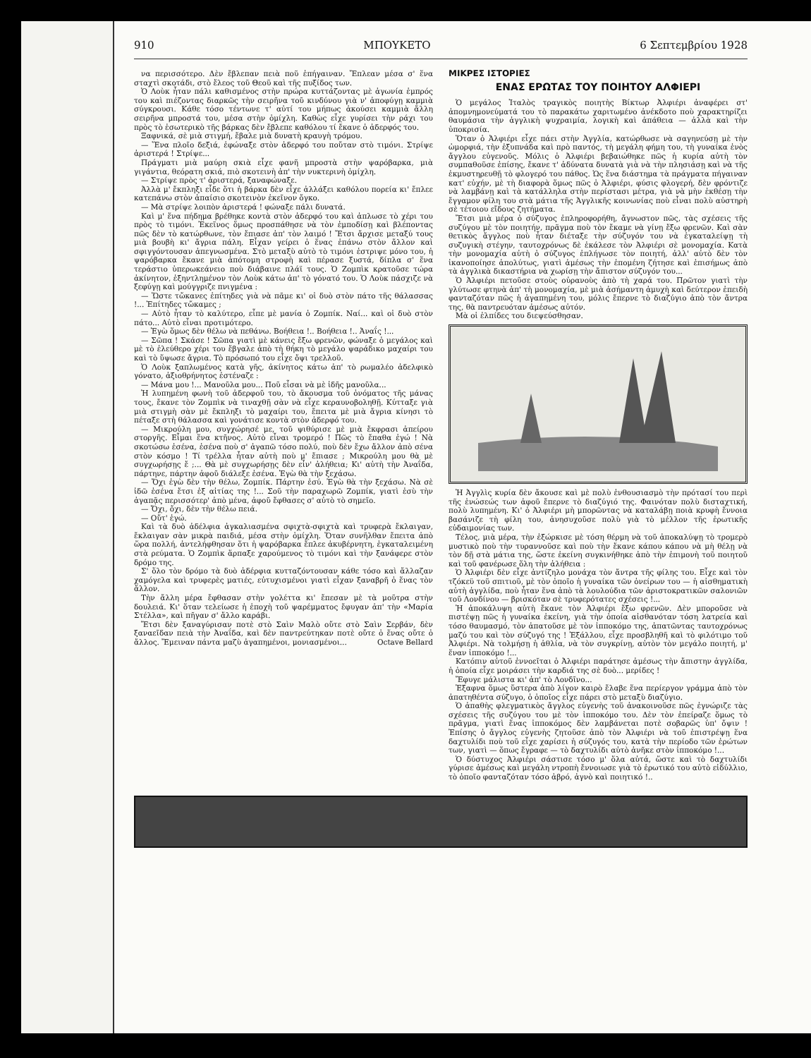910 ΜΠΟΥΚΕΤΟ 6 Σεπτεμβρίου 1928
να περισσότερο. Δὲν ἔβλεπαν πειὰ ποῦ ἐπήγαιναν. Ἔπλεαν μέσα σ' ἕνα σταχτὶ σκοτάδι, στὸ ἔλεος τοῦ Θεοῦ καὶ τῆς πυξίδος των.
Ὁ Λοὺκ ἦταν πάλι καθισμένος στὴν πρώρα κυττάζοντας μὲ ἀγωνία ἐμπρός του καὶ πιέζοντας διαρκῶς τὴν σειρῆνα τοῦ κινδύνου γιὰ ν' ἀποφύγῃ καμμιὰ σύγκρουσι. Κάθε τόσο τέντωνε τ' αὐτί του μήπως ἀκούσει καμμιὰ ἄλλη σειρῆνα μπροστά του, μέσα στὴν ὁμίχλη. Καθὼς εἶχε γυρίσει τὴν ράχι του πρὸς τὸ ἐσωτερικὸ τῆς βάρκας δὲν ἔβλεπε καθόλου τί ἔκανε ὁ ἀδερφός του.
Ξαφνικά, σὲ μιὰ στιγμή, ἔβαλε μιὰ δυνατὴ κραυγὴ τρόμου.
— Ἕνα πλοῖο δεξιά, ἐφώναξε στὸν ἀδερφό του ποὔταν στὸ τιμόνι. Στρίψε ἀριστερά ! Στρίψε...
Πράγματι μιὰ μαύρη σκιὰ εἶχε φανῆ μπροστὰ στὴν ψαρόβαρκα, μιὰ γιγάντια, θεόρατη σκιά, πιὸ σκοτεινὴ ἀπ' τὴν νυκτερινὴ ὁμίχλη.
— Στρίψε πρὸς τ' ἀριστερά, ξαναφώναξε.
Ἀλλὰ μ' ἔκπληξι εἶδε ὅτι ἡ βάρκα δὲν εἶχε ἀλλάξει καθόλου πορεία κι' ἔπλεε κατεπάνω στὸν ἀπαίσιο σκοτεινὸν ἐκεῖνον ὄγκο.
— Μὰ στρίψε λοιπὸν ἀριστερά ! φώναξε πάλι δυνατά.
Καὶ μ' ἕνα πήδημα βρέθηκε κοντὰ στὸν ἀδερφό του καὶ ἁπλωσε τὸ χέρι του πρὸς τὸ τιμόνι. Ἐκεῖνος ὅμως προσπάθησε νὰ τὸν ἐμποδίσῃ καὶ βλέποντας πῶς δὲν τὸ κατώρθωνε, τὸν ἔπιασε ἀπ' τὸν λαιμό ! Ἔτσι ἄρχισε μεταξύ τους μιὰ βουβὴ κι' ἄγρια πάλη. Εἶχαν γείρει ὁ ἕνας ἐπάνω στὸν ἄλλον καὶ σφιγγόντουσαν ἀπεγνωσμένα. Στὸ μεταξὺ αὐτὸ τὸ τιμόνι ἐστριψε μόνο του, ἡ ψαρόβαρκα ἔκανε μιὰ ἀπότομη στροφὴ καὶ πέρασε ξυστά, δίπλα σ' ἕνα τεράστιο ὑπερωκεάνειο ποὺ διάβαινε πλάϊ τους. Ὁ Ζομπὶκ κρατοῦσε τώρα ἀκίνητον, ἐξηντλημένον τὸν Λοὺκ κάτω ἀπ' τὸ γόνατό του. Ὁ Λοὺκ πάσχιζε νὰ ξεφύγῃ καὶ μούγγριζε πνιγμένα :
— Ὥστε τὤκανες ἐπίτηδες γιὰ νὰ πᾶμε κι' οἱ δυὸ στὸν πάτο τῆς θάλασσας !... Ἐπίτηδες τὤκαμες ;
— Αὐτὸ ἦταν τὸ καλύτερο, εἶπε μὲ μανία ὁ Ζομπίκ. Ναί... καὶ οἱ δυὸ στὸν πάτο... Αὐτὸ εἶναι προτιμότερο.
— Ἐγὼ ὅμως δὲν θέλω νὰ πεθάνω. Βοήθεια !.. Βοήθεια !.. Ἀναΐς !...
— Σῶπα ! Σκάσε ! Σῶπα γιατὶ μὲ κάνεις ἔξω φρενῶν, φώναξε ὁ μεγάλος καὶ μὲ τὸ ἐλεύθερο χέρι του ἔβγαλε ἀπὸ τὴ θήκη τὸ μεγάλο ψαράδικο μαχαίρι του καὶ τὸ ὕψωσε ἄγρια. Τὸ πρόσωπό του εἶχε ὄψι τρελλοῦ.
Ὁ Λοὺκ ξαπλωμένος κατὰ γῆς, ἀκίνητος κάτω ἀπ' τὸ ρωμαλέο ἀδελφικὸ γόνατο, ἀξιοθρήνητος ἐστέναζε :
— Μάνα μου !... Μανοῦλα μου... Ποῦ εἶσαι νὰ μὲ ἰδῆς μανοῦλα...
Ἡ λυπημένη φωνὴ τοῦ ἀδερφοῦ του, τὸ ἄκουσμα τοῦ ὀνόματος τῆς μάνας τους, ἔκανε τὸν Ζομπὶκ νὰ τιναχθῇ σὰν νὰ εἶχε κεραυνοβοληθῇ. Κύτταξε γιὰ μιὰ στιγμὴ σὰν μὲ ἔκπληξι τὸ μαχαίρι του, ἔπειτα μὲ μιὰ ἄγρια κίνησι τὸ πέταξε στὴ θάλασσα καὶ γονάτισε κοντὰ στὸν ἀδερφό του.
— Μικρούλη μου, συγχώρησέ με, τοῦ ψιθύρισε μὲ μιὰ ἔκφρασι ἀπείρου στοργῆς. Εἶμαι ἕνα κτῆνος. Αὐτὸ εἶναι τρομερό ! Πῶς τὸ ἔπαθα ἐγώ ! Νὰ σκοτώσω ἐσένα, ἐσένα ποὺ σ' ἀγαπῶ τόσο πολύ, ποὺ δὲν ἔχω ἄλλον ἀπὸ σένα στὸν κόσμο ! Τί τρέλλα ἦταν αὐτὴ ποὺ μ' ἔπιασε ; Μικρούλη μου θὰ μὲ συγχωρήσῃς ἔ ;... Θὰ μὲ συγχωρήσῃς δὲν εἶν' ἀλήθεια; Κι' αὐτὴ τὴν Ἀναΐδα, πάρτηνε, πάρτην ἀφοῦ διάλεξε ἐσένα. Ἐγὼ θὰ τὴν ξεχάσω.
— Ὄχι ἐγὼ δὲν τὴν θέλω, Ζομπίκ. Πάρτην ἐσύ. Ἐγὼ θὰ τὴν ξεχάσω. Νὰ σὲ ἰδῶ ἐσένα ἔτσι ἐξ αἰτίας της !... Σοῦ τὴν παραχωρῶ Ζομπίκ, γιατὶ ἐσὺ τὴν ἀγαπᾷς περισσότερ' ἀπὸ μένα, ἀφοῦ ἔφθασες σ' αὐτὸ τὸ σημεῖο.
— Ὄχι, ὄχι, δὲν τὴν θέλω πειά.
— Οὔτ' ἐγώ.
Καὶ τὰ δυὸ ἀδέλφια ἀγκαλιασμένα σφιχτὰ-σφιχτὰ καὶ τρυφερὰ ἔκλαιγαν, ἔκλαιγαν σὰν μικρὰ παιδιά, μέσα στὴν ὁμίχλη. Ὅταν συνῆλθαν ἔπειτα ἀπὸ ὥρα πολλή, ἀντελήφθησαν ὅτι ἡ ψαρόβαρκα ἔπλεε ἀκυβέρνητη, ἐγκαταλειμένη στὰ ρεύματα. Ὁ Ζομπὶκ ἅρπαξε χαρούμενος τὸ τιμόνι καὶ τὴν ξανάφερε στὸν δρόμο της.
Σ' ὅλο τὸν δρόμο τὰ δυὸ ἀδέρφια κυτταζόντουσαν κάθε τόσο καὶ ἄλλαζαν χαμόγελα καὶ τρυφερὲς ματιές, εὐτυχισμένοι γιατὶ εἶχαν ξαναβρῆ ὁ ἕνας τὸν ἄλλον.
Τὴν ἄλλη μέρα ἔφθασαν στὴν γολέττα κι' ἔπεσαν μὲ τὰ μοῦτρα στὴν δουλειά. Κι' ὅταν τελείωσε ἡ ἐποχὴ τοῦ ψαρέμματος ἔφυγαν ἀπ' τὴν «Μαρία Στέλλα», καὶ πῆγαν σ' ἄλλο καράβι.
Ἔτσι δὲν ξαναγύρισαν ποτὲ στὸ Σαὶν Μαλὸ οὔτε στὸ Σαὶν Σερβάν, δὲν ξαναεῖδαν πειὰ τὴν Ἀναΐδα, καὶ δὲν παντρεύτηκαν ποτὲ οὔτε ὁ ἕνας οὔτε ὁ ἄλλος. Ἔμειναν πάντα μαζὺ ἀγαπημένοι, μονιασμένοι... Octave Bellard
ΜΙΚΡΕΣ ΙΣΤΟΡΙΕΣ
ΕΝΑΣ ΕΡΩΤΑΣ ΤΟΥ ΠΟΙΗΤΟΥ ΑΛΦΙΕΡΙ
Ὁ μεγάλος Ἰταλὸς τραγικὸς ποιητὴς Βίκτωρ Ἀλφιέρι ἀναφέρει στ' ἀπομνημονεύματά του τὸ παρακάτω χαριτωμένο ἀνέκδοτο ποὺ χαρακτηρίζει θαυμάσια τὴν ἀγγλικὴ ψυχραιμία, λογικὴ καὶ ἀπάθεια — ἀλλὰ καὶ τὴν ὑποκρισία.
Ὅταν ὁ Ἀλφιέρι εἶχε πάει στὴν Ἀγγλία, κατώρθωσε νὰ σαγηνεύσῃ μὲ τὴν ὡμορφιά, τὴν ἐξυπνάδα καὶ πρὸ παντός, τὴ μεγάλη φήμη του, τὴ γυναίκα ἑνὸς ἄγγλου εὐγενοῦς. Μόλις ὁ Ἀλφιέρι βεβαιώθηκε πῶς ἡ κυρία αὐτὴ τὸν συμπαθοῦσε ἐπίσης, ἔκανε τ' ἀδύνατα δυνατὰ γιὰ νὰ τὴν πλησιάσῃ καὶ νὰ τῆς ἐκμυστηρευθῇ τὸ φλογερό του πάθος. Ὡς ἕνα διάστημα τὰ πράγματα πήγαιναν κατ' εὐχήν, μὲ τὴ διαφορὰ ὅμως πῶς ὁ Ἀλφιέρι, φύσις φλογερή, δὲν φρόντιζε νὰ λαμβάνῃ καὶ τὰ κατάλληλα στὴν περίστασι μέτρα, γιὰ νὰ μὴν ἐκθέσῃ τὴν ἔγγαμον φίλη του στὰ μάτια τῆς Ἀγγλικῆς κοινωνίας ποὺ εἶναι πολὺ αὐστηρὴ σὲ τέτοιου εἴδους ζητήματα.
Ἔτσι μιὰ μέρα ὁ σύζυγος ἐπληροφορήθη, ἄγνωστον πῶς, τὰς σχέσεις τῆς συζύγου μὲ τὸν ποιητήν, πρᾶγμα ποὺ τὸν ἔκαμε νὰ γίνῃ ἔξω φρενῶν. Καὶ σὰν θετικὸς ἄγγλος ποὺ ἦταν διέταξε τὴν σύζυγόν του νὰ ἐγκαταλείψῃ τὴ συζυγικὴ στέγην, ταυτοχρόνως δὲ ἐκάλεσε τὸν Ἀλφιέρι σὲ μονομαχία. Κατὰ τὴν μονομαχία αὐτὴ ὁ σύζυγος ἐπλήγωσε τὸν ποιητή, ἀλλ' αὐτὸ δὲν τὸν ἱκανοποίησε ἀπολύτως, γιατὶ ἀμέσως τὴν ἐπομένη ζήτησε καὶ ἐπισήμως ἀπὸ τὰ ἀγγλικὰ δικαστήρια νὰ χωρίσῃ τὴν ἄπιστον σύζυγόν του...
Ὁ Ἀλφιέρι πετοῦσε στοὺς οὐρανοὺς ἀπὸ τὴ χαρά του. Πρῶτον γιατὶ τὴν γλύτωσε φτηνὰ ἀπ' τὴ μονομαχία, μὲ μιὰ ἀσήμαντη ἀμυχὴ καὶ δεύτερον ἐπειδὴ φανταζόταν πῶς ἡ ἀγαπημένη του, μόλις ἔπερνε τὸ διαζύγιο ἀπὸ τὸν ἄντρα της, θὰ παντρευόταν ἀμέσως αὐτόν.
Μὰ οἱ ἐλπίδες του διεψεύσθησαν.
Ἡ Ἀγγλὶς κυρία δὲν ἄκουσε καὶ μὲ πολὺ ἐνθουσιασμὸ τὴν πρότασί του περὶ τῆς ἑνώσεώς των ἀφοῦ ἔπερνε τὸ διαζύγιό της. Φαινόταν πολὺ δισταχτική, πολὺ λυπημένη. Κι' ὁ Ἀλφιέρι μὴ μπορῶντας νὰ καταλάβῃ ποιὰ κρυφὴ ἔννοια βασάνιζε τὴ φίλη του, ἀνησυχοῦσε πολὺ γιὰ τὸ μέλλον τῆς ἐρωτικῆς εὐδαιμονίας των.
Τέλος, μιὰ μέρα, τὴν ἐξώρκισε μὲ τόση θέρμη νὰ τοῦ ἀποκαλύψῃ τὸ τρομερὸ μυστικὸ ποὺ τὴν τυραννοῦσε καὶ ποὺ τὴν ἔκανε κάπου κάπου νὰ μὴ θέλῃ νὰ τὸν δῇ στὰ μάτια της, ὥστε ἐκείνη συγκινήθηκε ἀπὸ τὴν ἐπιμονὴ τοῦ ποιητοῦ καὶ τοῦ φανέρωσε ὅλη τὴν ἀλήθεια :
Ὁ Ἀλφιέρι δὲν εἶχε ἀντίζηλο μονάχα τὸν ἄντρα τῆς φίλης του. Εἶχε καὶ τὸν τζόκεϋ τοῦ σπιτιοῦ, μὲ τὸν ὁποῖο ἡ γυναίκα τῶν ὀνείρων του — ἡ αἰσθηματικὴ αὐτὴ ἀγγλίδα, ποὺ ἦταν ἕνα ἀπὸ τὰ λουλούδια τῶν ἀριστοκρατικῶν σαλονιῶν τοῦ Λονδίνου — βρισκόταν σὲ τρυφερότατες σχέσεις !...
Ἡ ἀποκάλυψη αὐτὴ ἔκανε τὸν Ἀλφιέρι ἔξω φρενῶν. Δὲν μποροῦσε νὰ πιστέψῃ πῶς ἡ γυναίκα ἐκείνη, γιὰ τὴν ὁποία αἰσθανόταν τόση λατρεία καὶ τόσο θαυμασμό, τὸν ἀπατοῦσε μὲ τὸν ἱπποκόμο της, ἀπατῶντας ταυτοχρόνως μαζύ του καὶ τὸν σύζυγό της ! Ἐξάλλου, εἶχε προσβληθῆ καὶ τὸ φιλότιμο τοῦ Ἀλφιέρι. Νὰ τολμήσῃ ἡ ἀθλία, νὰ τὸν συγκρίνῃ, αὐτὸν τὸν μεγάλο ποιητή, μ' ἕναν ἱπποκόμο !...
Κατόπιν αὐτοῦ ἐννοεῖται ὁ Ἀλφιέρι παράτησε ἀμέσως τὴν ἄπιστην ἀγγλίδα, ἡ ὁποία εἶχε μοιράσει τὴν καρδιά της σὲ δυὸ... μερίδες !
Ἔφυγε μάλιστα κι' ἀπ' τὸ Λονδῖνο...
Ἐξαφνα ὅμως ὕστερα ἀπὸ λίγον καιρὸ ἔλαβε ἕνα περίεργον γράμμα ἀπὸ τὸν ἀπατηθέντα σύζυγο, ὁ ὁποῖος εἶχε πάρει στὸ μεταξὺ διαζύγιο.
Ὁ ἀπαθὴς φλεγματικὸς ἄγγλος εὐγενὴς τοῦ ἀνακοινοῦσε πῶς ἐγνώριζε τὰς σχέσεις τῆς συζύγου του μὲ τὸν ἱπποκόμο του. Δὲν τὸν ἐπείραζε ὅμως τὸ πρᾶγμα, γιατὶ ἕνας ἱπποκόμος δὲν λαμβάνεται ποτὲ σοβαρῶς ὑπ' ὄψιν ! Ἐπίσης ὁ ἄγγλος εὐγενὴς ζητοῦσε ἀπὸ τὸν Ἀλφιέρι νὰ τοῦ ἐπιστρέψῃ ἕνα δαχτυλίδι ποὺ τοῦ εἶχε χαρίσει ἡ σύζυγός του, κατὰ τὴν περίοδο τῶν ἐρώτων των, γιατὶ — ὅπως ἔγραφε — τὸ δαχτυλίδι αὐτὸ ἀνῆκε στὸν ἱπποκόμο !...
Ὁ δύστυχος Ἀλφιέρι σάστισε τόσο μ' ὅλα αὐτά, ὥστε καὶ τὸ δαχτυλίδι γύρισε ἀμέσως καὶ μεγάλη ντροπὴ ἔννοιωσε γιὰ τὸ ἐρωτικό του αὐτὸ εἰδύλλιο, τὸ ὁποῖο φανταζόταν τόσο ἁβρό, ἁγνὸ καὶ ποιητικό !..